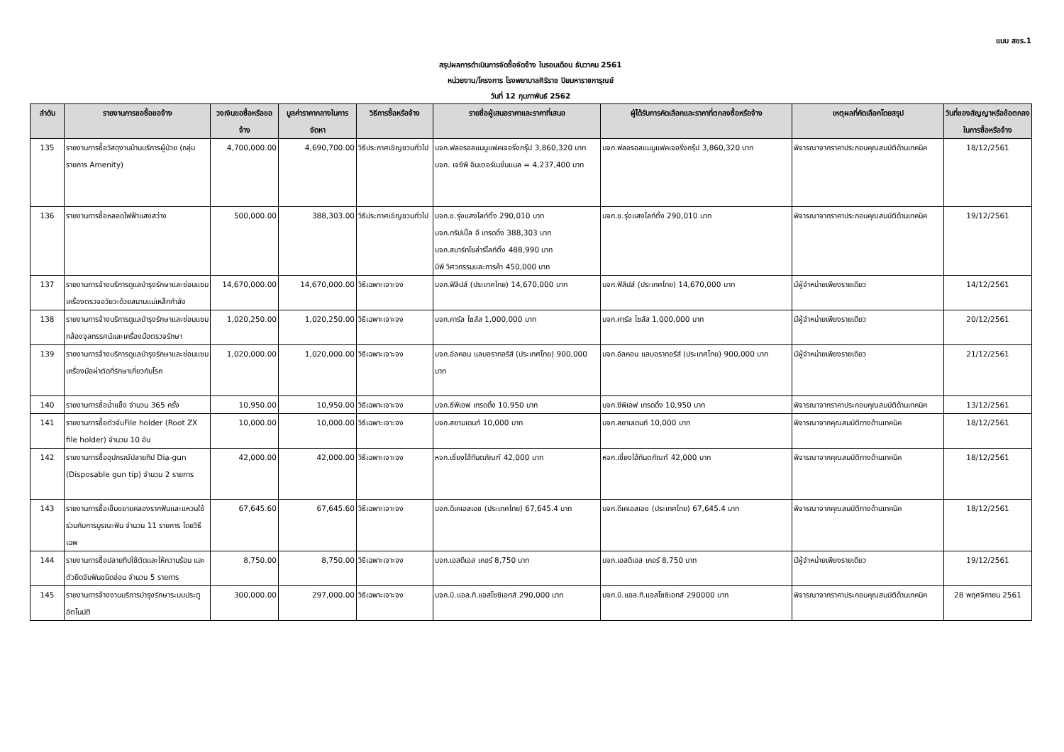แบบ สขร.1
สรุปผลการดำเนินการจัดซื้อจัดจ้าง ในรอบเดือน ธันวาคม 2561
หน่วยงาน/โครงการ โรงพยาบาลศิริราช ปิยมหาราชการุณย์
วันที่ 12 กุมภาพันธ์ 2562
| ลำดับ | รายงานการขอซื้อขอจ้าง | วงเงินขอซื้อหรือขอจ้าง | มูลค่าราคากลางในการจัดหา | วิธีการซื้อหรือจ้าง | รายชื่อผู้เสนอราคาและราคาที่เสนอ | ผู้ได้รับการคัดเลือกและราคาที่ตกลงซื้อหรือจ้าง | เหตุผลที่คัดเลือกโดยสรุป | วันที่ของสัญญาหรือข้อตกลงในการซื้อหรือจ้าง |
| --- | --- | --- | --- | --- | --- | --- | --- | --- |
| 135 | รายงานการซื้อวัสดุงานบ้านบริการผู้ป่วย (กลุ่มรายการ Amenity) | 4,700,000.00 | 4,690,700.00 | วิธีประกาศเชิญชวนทั่วไป | บจก.ฟลอรอลแมนูแฟคเจอริ่งกรุ๊ป 3,860,320 บาท บจก. เจซีพี อินเตอร์เนชั่นแนล = 4,237,400 บาท | บจก.ฟลอรอลแมนูแฟคเจอริ่งกรุ๊ป 3,860,320 บาท | พิจารณาจากราคาประกอบคุณสมบัติด้านเทคนิค | 18/12/2561 |
| 136 | รายงานการซื้อหลอดไฟฟ้าแสงสว่าง | 500,000.00 | 388,303.00 | วิธีประกาศเชิญชวนทั่วไป | บจก.ช.รุ่งแสงไลท์ติ้ง 290,010 บาท บจก.ทริปเปิ้ล อี เทรดดิ้ง 388,303 บาท บจก.สมาร์ทโซล่าร์ไลท์ติ้ง 488,990 บาท บีพี วิศวกรรมและการค้า 450,000 บาท | บจก.ช.รุ่งแสงไลท์ติ้ง 290,010 บาท | พิจารณาจากราคาประกอบคุณสมบัติด้านเทคนิค | 19/12/2561 |
| 137 | รายงานการจ้างบริการดูแลบำรุงรักษาและซ่อมแซมเครื่องตรวจอวัยวะด้วยสนามแม่เหล็กกำลัง | 14,670,000.00 | 14,670,000.00 | วิธีเฉพาะเจาะจง | บจก.ฟิลิปส์ (ประเทศไทย) 14,670,000 บาท | บจก.ฟิลิปส์ (ประเทศไทย) 14,670,000 บาท | มีผู้จำหน่ายเพียงรายเดียว | 14/12/2561 |
| 138 | รายงานการจ้างบริการดูแลบำรุงรักษาและซ่อมแซมกล้องจุลทรรศน์และเครื่องมือตรวจรักษา | 1,020,250.00 | 1,020,250.00 | วิธีเฉพาะเจาะจง | บจก.คาร์ล ไซส์ส 1,000,000 บาท | บจก.คาร์ล ไซส์ส 1,000,000 บาท | มีผู้จำหน่ายเพียงรายเดียว | 20/12/2561 |
| 139 | รายงานการจ้างบริการดูแลบำรุงรักษาและซ่อมแซมเครื่องมือผ่าตัดที่รักษาเกี่ยวกับโรค | 1,020,000.00 | 1,020,000.00 | วิธีเฉพาะเจาะจง | บจก.อัลคอน แลบอราทอรีส์ (ประเทศไทย) 900,000 บาท | บจก.อัลคอน แลบอราทอรีส์ (ประเทศไทย) 900,000 บาท | มีผู้จำหน่ายเพียงรายเดียว | 21/12/2561 |
| 140 | รายงานการซื้อน้ำแข็ง จำนวน 365 ครั้ง | 10,950.00 | 10,950.00 | วิธีเฉพาะเจาะจง | บจก.ซีพีเอฟ เทรดดิ้ง 10,950 บาท | บจก.ซีพีเอฟ เทรดดิ้ง 10,950 บาท | พิจารณาจากราคาประกอบคุณสมบัติด้านเทคนิค | 13/12/2561 |
| 141 | รายงานการซื้อตัวจับFile holder (Root ZX file holder) จำนวน 10 อัน | 10,000.00 | 10,000.00 | วิธีเฉพาะเจาะจง | บจก.สยามเดนท์ 10,000 บาท | บจก.สยามเดนท์ 10,000 บาท | พิจารณาจากคุณสมบัติทางด้านเทคนิค | 18/12/2561 |
| 142 | รายงานการซื้ออุปกรณ์ปลายทิป Dia-gun (Disposable gun tip) จำนวน 2 รายการ | 42,000.00 | 42,000.00 | วิธีเฉพาะเจาะจง | หจก.เซี่ยงไฮ้ทันตภัณฑ์ 42,000 บาท | หจก.เซี่ยงไฮ้ทันตภัณฑ์ 42,000 บาท | พิจารณาจากคุณสมบัติทางด้านเทคนิค | 18/12/2561 |
| 143 | รายงานการซื้อเข็มขยายคลองรากฟันและแหวนใช้ร่วมกับการบูรณะฟัน จำนวน 11 รายการ โดยวิธีเฉพ | 67,645.60 | 67,645.60 | วิธีเฉพาะเจาะจง | บจก.ดีเคเอสเอช (ประเทศไทย) 67,645.4 บาท | บจก.ดีเคเอสเอช (ประเทศไทย) 67,645.4 บาท | พิจารณาจากคุณสมบัติทางด้านเทคนิค | 18/12/2561 |
| 144 | รายงานการซื้อปลายทิปใช้ตัดและให้ความร้อน และตัวยึดจับฟันชนิดอ่อน จำนวน 5 รายการ | 8,750.00 | 8,750.00 | วิธีเฉพาะเจาะจง | บจก.เอสดีเอส เคอร์ 8,750 บาท | บจก.เอสดีเอส เคอร์ 8,750 บาท | มีผู้จำหน่ายเพียงรายเดียว | 19/12/2561 |
| 145 | รายงานการจ้างงานบริการบำรุงรักษาระบบประตูอัตโนมัติ | 300,000.00 | 297,000.00 | วิธีเฉพาะเจาะจง | บจก.บี.แอล.ที.แอสโซซิเอทส์ 290,000 บาท | บจก.บี.แอล.ที.แอสโซซิเอทส์ 290000 บาท | พิจารณาจากราคาประกอบคุณสมบัติด้านเทคนิค | 28 พฤศจิกายน 2561 |